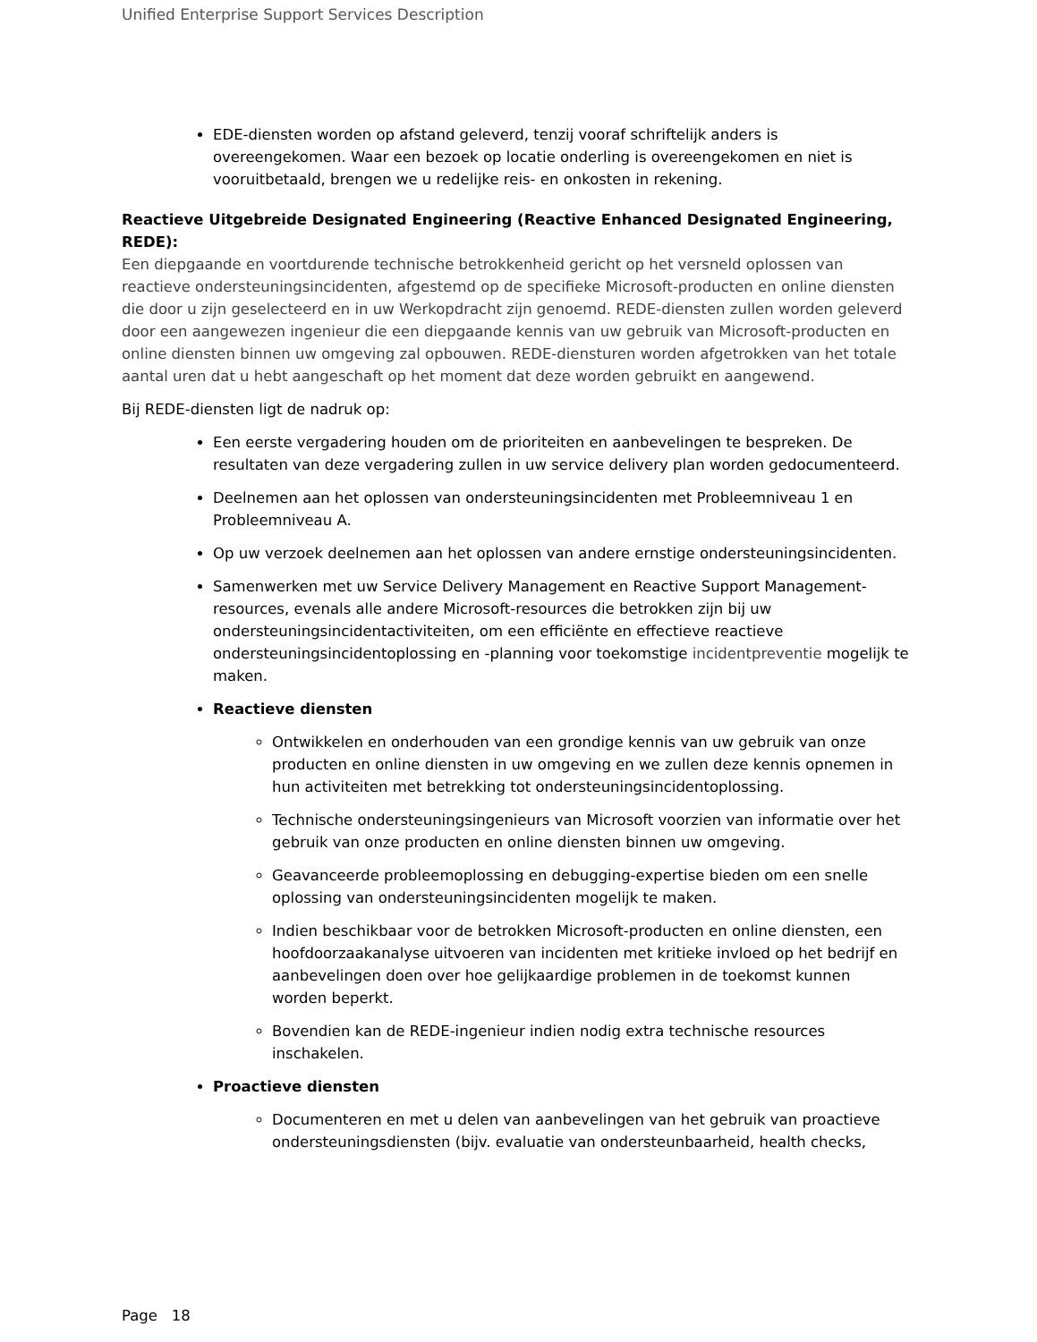Unified Enterprise Support Services Description
EDE-diensten worden op afstand geleverd, tenzij vooraf schriftelijk anders is overeengekomen. Waar een bezoek op locatie onderling is overeengekomen en niet is vooruitbetaald, brengen we u redelijke reis- en onkosten in rekening.
Reactieve Uitgebreide Designated Engineering (Reactive Enhanced Designated Engineering, REDE):
Een diepgaande en voortdurende technische betrokkenheid gericht op het versneld oplossen van reactieve ondersteuningsincidenten, afgestemd op de specifieke Microsoft-producten en online diensten die door u zijn geselecteerd en in uw Werkopdracht zijn genoemd. REDE-diensten zullen worden geleverd door een aangewezen ingenieur die een diepgaande kennis van uw gebruik van Microsoft-producten en online diensten binnen uw omgeving zal opbouwen. REDE-diensturen worden afgetrokken van het totale aantal uren dat u hebt aangeschaft op het moment dat deze worden gebruikt en aangewend.
Bij REDE-diensten ligt de nadruk op:
Een eerste vergadering houden om de prioriteiten en aanbevelingen te bespreken. De resultaten van deze vergadering zullen in uw service delivery plan worden gedocumenteerd.
Deelnemen aan het oplossen van ondersteuningsincidenten met Probleemniveau 1 en Probleemniveau A.
Op uw verzoek deelnemen aan het oplossen van andere ernstige ondersteuningsincidenten.
Samenwerken met uw Service Delivery Management en Reactive Support Management-resources, evenals alle andere Microsoft-resources die betrokken zijn bij uw ondersteuningsincidentactiviteiten, om een efficiënte en effectieve reactieve ondersteuningsincidentoplossing en -planning voor toekomstige incidentpreventie mogelijk te maken.
Reactieve diensten
Ontwikkelen en onderhouden van een grondige kennis van uw gebruik van onze producten en online diensten in uw omgeving en we zullen deze kennis opnemen in hun activiteiten met betrekking tot ondersteuningsincidentoplossing.
Technische ondersteuningsingenieurs van Microsoft voorzien van informatie over het gebruik van onze producten en online diensten binnen uw omgeving.
Geavanceerde probleemoplossing en debugging-expertise bieden om een snelle oplossing van ondersteuningsincidenten mogelijk te maken.
Indien beschikbaar voor de betrokken Microsoft-producten en online diensten, een hoofdoorzaakanalyse uitvoeren van incidenten met kritieke invloed op het bedrijf en aanbevelingen doen over hoe gelijkaardige problemen in de toekomst kunnen worden beperkt.
Bovendien kan de REDE-ingenieur indien nodig extra technische resources inschakelen.
Proactieve diensten
Documenteren en met u delen van aanbevelingen van het gebruik van proactieve ondersteuningsdiensten (bijv. evaluatie van ondersteunbaarheid, health checks,
Page 18